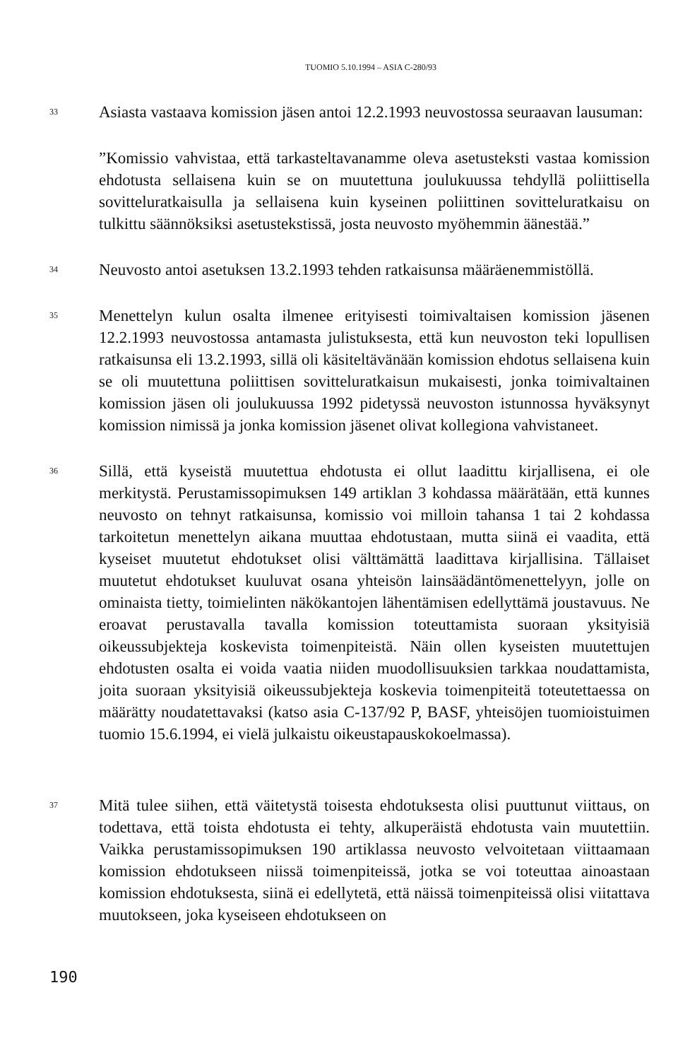TUOMIO 5.10.1994 – ASIA C-280/93
33
Asiasta vastaava komission jäsen antoi 12.2.1993 neuvostossa seuraavan lausuman:
”Komissio vahvistaa, että tarkasteltavanamme oleva asetusteksti vastaa komission ehdotusta sellaisena kuin se on muutettuna joulukuussa tehdyllä poliittisella sovitteluratkaisulla ja sellaisena kuin kyseinen poliittinen sovitteluratkaisu on tulkittu säännöksiksi asetustekstissä, josta neuvosto myöhemmin äänestää.”
34
Neuvosto antoi asetuksen 13.2.1993 tehden ratkaisunsa määräenemmistöllä.
35
Menettelyn kulun osalta ilmenee erityisesti toimivaltaisen komission jäsenen 12.2.1993 neuvostossa antamasta julistuksesta, että kun neuvoston teki lopullisen ratkaisunsa eli 13.2.1993, sillä oli käsiteltävänään komission ehdotus sellaisena kuin se oli muutettuna poliittisen sovitteluratkaisun mukaisesti, jonka toimivaltainen komission jäsen oli joulukuussa 1992 pidetyssä neuvoston istunnossa hyväksynyt komission nimissä ja jonka komission jäsenet olivat kollegiona vahvistaneet.
36
Sillä, että kyseistä muutettua ehdotusta ei ollut laadittu kirjallisena, ei ole merkitystä. Perustamissopimuksen 149 artiklan 3 kohdassa määrätään, että kunnes neuvosto on tehnyt ratkaisunsa, komissio voi milloin tahansa 1 tai 2 kohdassa tarkoitetun menettelyn aikana muuttaa ehdotustaan, mutta siinä ei vaadita, että kyseiset muutetut ehdotukset olisi välttämättä laadittava kirjallisina. Tällaiset muutetut ehdotukset kuuluvat osana yhteisön lainsäädäntömenettelyyn, jolle on ominaista tietty, toimielinten näkökantojen lähentämisen edellyttämä joustavuus. Ne eroavat perustavalla tavalla komission toteuttamista suoraan yksityisiä oikeussubjekteja koskevista toimenpiteistä. Näin ollen kyseisten muutettujen ehdotusten osalta ei voida vaatia niiden muodollisuuksien tarkkaa noudattamista, joita suoraan yksityisiä oikeussubjekteja koskevia toimenpiteitä toteutettaessa on määrätty noudatettavaksi (katso asia C-137/92 P, BASF, yhteisöjen tuomioistuimen tuomio 15.6.1994, ei vielä julkaistu oikeustapauskokoelmassa).
37
Mitä tulee siihen, että väitetystä toisesta ehdotuksesta olisi puuttunut viittaus, on todettava, että toista ehdotusta ei tehty, alkuperäistä ehdotusta vain muutettiin. Vaikka perustamissopimuksen 190 artiklassa neuvosto velvoitetaan viittaamaan komission ehdotukseen niissä toimenpiteissä, jotka se voi toteuttaa ainoastaan komission ehdotuksesta, siinä ei edellytetä, että näissä toimenpiteissä olisi viitattava muutokseen, joka kyseiseen ehdotukseen on
190